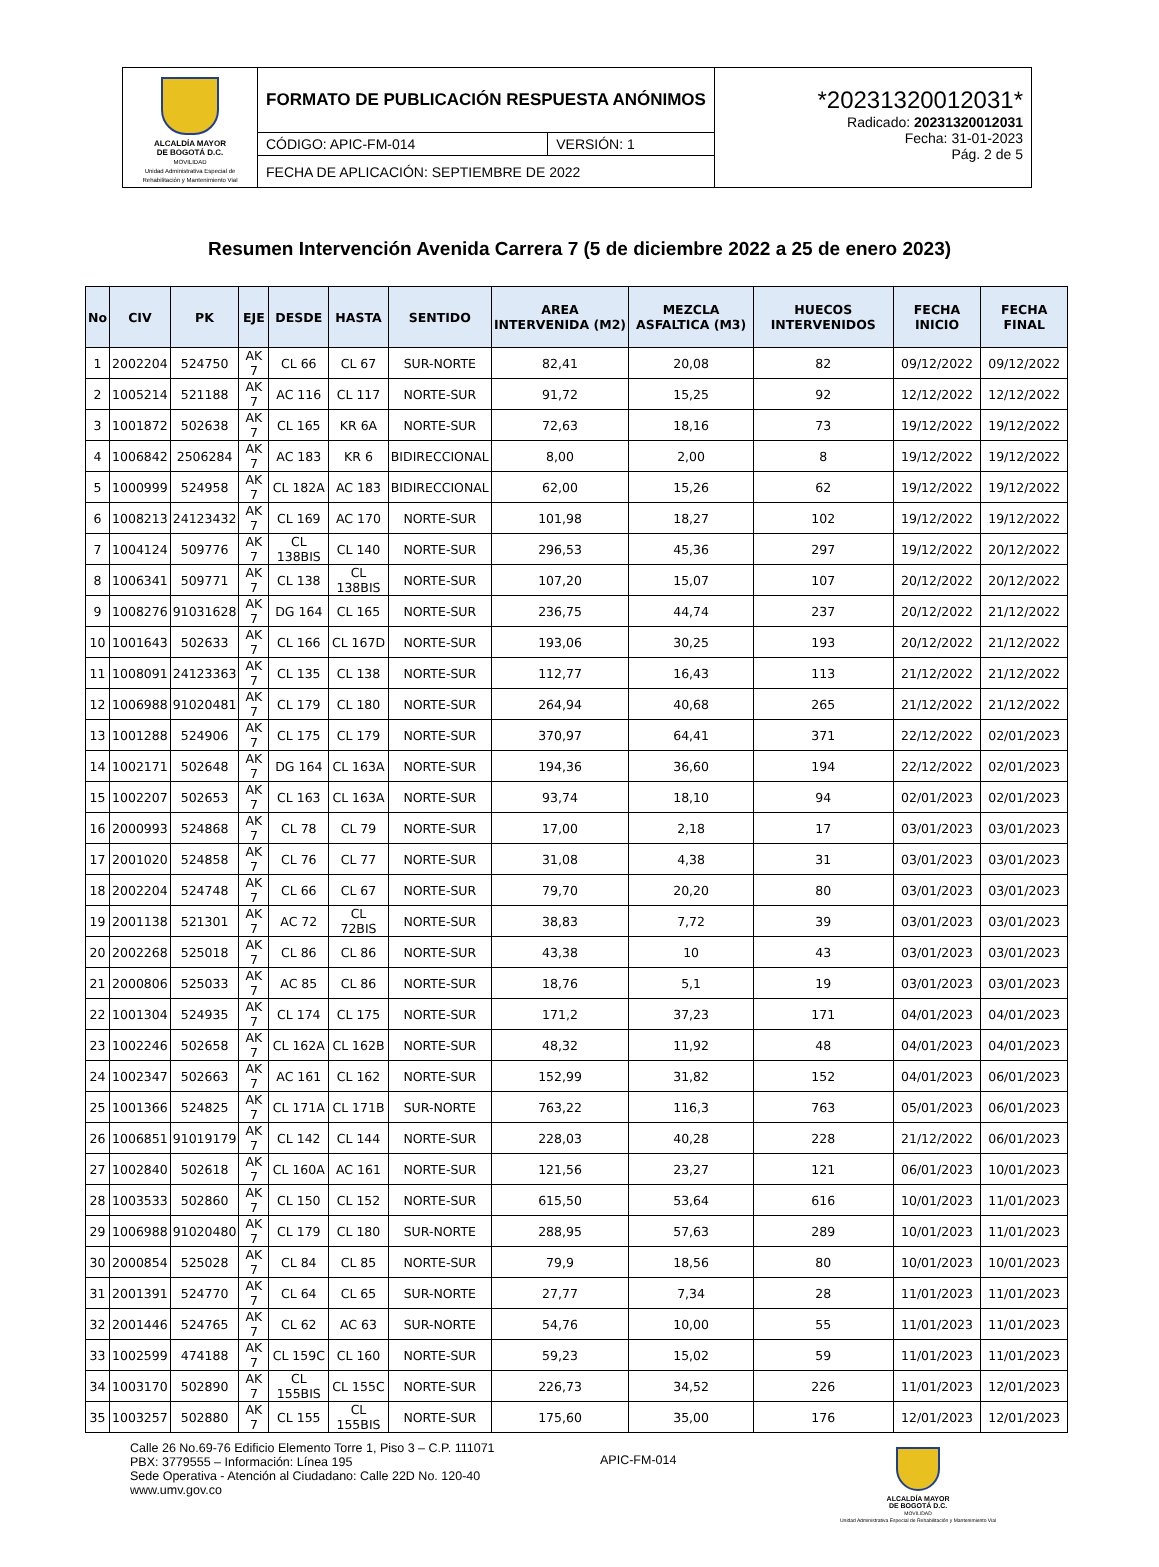| ALCALDÍA MAYOR DE BOGOTÁ D.C. MOVILIDAD Unidad Administrativa Especial de Rehabilitación y Mantenimiento Vial | FORMATO DE PUBLICACIÓN RESPUESTA ANÓNIMOS | | *20231320012031* Radicado: 20231320012031 Fecha: 31-01-2023 Pág. 2 de 5 |
| | CÓDIGO: APIC-FM-014 | VERSIÓN: 1 | |
| | FECHA DE APLICACIÓN: SEPTIEMBRE DE 2022 | | |
Resumen Intervención Avenida Carrera 7 (5 de diciembre 2022 a 25 de enero 2023)
| No | CIV | PK | EJE | DESDE | HASTA | SENTIDO | AREA INTERVENIDA (M2) | MEZCLA ASFALTICA (M3) | HUECOS INTERVENIDOS | FECHA INICIO | FECHA FINAL |
| --- | --- | --- | --- | --- | --- | --- | --- | --- | --- | --- | --- |
| 1 | 2002204 | 524750 | AK 7 | CL 66 | CL 67 | SUR-NORTE | 82,41 | 20,08 | 82 | 09/12/2022 | 09/12/2022 |
| 2 | 1005214 | 521188 | AK 7 | AC 116 | CL 117 | NORTE-SUR | 91,72 | 15,25 | 92 | 12/12/2022 | 12/12/2022 |
| 3 | 1001872 | 502638 | AK 7 | CL 165 | KR 6A | NORTE-SUR | 72,63 | 18,16 | 73 | 19/12/2022 | 19/12/2022 |
| 4 | 1006842 | 2506284 | AK 7 | AC 183 | KR 6 | BIDIRECCIONAL | 8,00 | 2,00 | 8 | 19/12/2022 | 19/12/2022 |
| 5 | 1000999 | 524958 | AK 7 | CL 182A | AC 183 | BIDIRECCIONAL | 62,00 | 15,26 | 62 | 19/12/2022 | 19/12/2022 |
| 6 | 1008213 | 24123432 | AK 7 | CL 169 | AC 170 | NORTE-SUR | 101,98 | 18,27 | 102 | 19/12/2022 | 19/12/2022 |
| 7 | 1004124 | 509776 | AK 7 | CL 138BIS | CL 140 | NORTE-SUR | 296,53 | 45,36 | 297 | 19/12/2022 | 20/12/2022 |
| 8 | 1006341 | 509771 | AK 7 | CL 138 | CL 138BIS | NORTE-SUR | 107,20 | 15,07 | 107 | 20/12/2022 | 20/12/2022 |
| 9 | 1008276 | 91031628 | AK 7 | DG 164 | CL 165 | NORTE-SUR | 236,75 | 44,74 | 237 | 20/12/2022 | 21/12/2022 |
| 10 | 1001643 | 502633 | AK 7 | CL 166 | CL 167D | NORTE-SUR | 193,06 | 30,25 | 193 | 20/12/2022 | 21/12/2022 |
| 11 | 1008091 | 24123363 | AK 7 | CL 135 | CL 138 | NORTE-SUR | 112,77 | 16,43 | 113 | 21/12/2022 | 21/12/2022 |
| 12 | 1006988 | 91020481 | AK 7 | CL 179 | CL 180 | NORTE-SUR | 264,94 | 40,68 | 265 | 21/12/2022 | 21/12/2022 |
| 13 | 1001288 | 524906 | AK 7 | CL 175 | CL 179 | NORTE-SUR | 370,97 | 64,41 | 371 | 22/12/2022 | 02/01/2023 |
| 14 | 1002171 | 502648 | AK 7 | DG 164 | CL 163A | NORTE-SUR | 194,36 | 36,60 | 194 | 22/12/2022 | 02/01/2023 |
| 15 | 1002207 | 502653 | AK 7 | CL 163 | CL 163A | NORTE-SUR | 93,74 | 18,10 | 94 | 02/01/2023 | 02/01/2023 |
| 16 | 2000993 | 524868 | AK 7 | CL 78 | CL 79 | NORTE-SUR | 17,00 | 2,18 | 17 | 03/01/2023 | 03/01/2023 |
| 17 | 2001020 | 524858 | AK 7 | CL 76 | CL 77 | NORTE-SUR | 31,08 | 4,38 | 31 | 03/01/2023 | 03/01/2023 |
| 18 | 2002204 | 524748 | AK 7 | CL 66 | CL 67 | NORTE-SUR | 79,70 | 20,20 | 80 | 03/01/2023 | 03/01/2023 |
| 19 | 2001138 | 521301 | AK 7 | AC 72 | CL 72BIS | NORTE-SUR | 38,83 | 7,72 | 39 | 03/01/2023 | 03/01/2023 |
| 20 | 2002268 | 525018 | AK 7 | CL 86 | CL 86 | NORTE-SUR | 43,38 | 10 | 43 | 03/01/2023 | 03/01/2023 |
| 21 | 2000806 | 525033 | AK 7 | AC 85 | CL 86 | NORTE-SUR | 18,76 | 5,1 | 19 | 03/01/2023 | 03/01/2023 |
| 22 | 1001304 | 524935 | AK 7 | CL 174 | CL 175 | NORTE-SUR | 171,2 | 37,23 | 171 | 04/01/2023 | 04/01/2023 |
| 23 | 1002246 | 502658 | AK 7 | CL 162A | CL 162B | NORTE-SUR | 48,32 | 11,92 | 48 | 04/01/2023 | 04/01/2023 |
| 24 | 1002347 | 502663 | AK 7 | AC 161 | CL 162 | NORTE-SUR | 152,99 | 31,82 | 152 | 04/01/2023 | 06/01/2023 |
| 25 | 1001366 | 524825 | AK 7 | CL 171A | CL 171B | SUR-NORTE | 763,22 | 116,3 | 763 | 05/01/2023 | 06/01/2023 |
| 26 | 1006851 | 91019179 | AK 7 | CL 142 | CL 144 | NORTE-SUR | 228,03 | 40,28 | 228 | 21/12/2022 | 06/01/2023 |
| 27 | 1002840 | 502618 | AK 7 | CL 160A | AC 161 | NORTE-SUR | 121,56 | 23,27 | 121 | 06/01/2023 | 10/01/2023 |
| 28 | 1003533 | 502860 | AK 7 | CL 150 | CL 152 | NORTE-SUR | 615,50 | 53,64 | 616 | 10/01/2023 | 11/01/2023 |
| 29 | 1006988 | 91020480 | AK 7 | CL 179 | CL 180 | SUR-NORTE | 288,95 | 57,63 | 289 | 10/01/2023 | 11/01/2023 |
| 30 | 2000854 | 525028 | AK 7 | CL 84 | CL 85 | NORTE-SUR | 79,9 | 18,56 | 80 | 10/01/2023 | 10/01/2023 |
| 31 | 2001391 | 524770 | AK 7 | CL 64 | CL 65 | SUR-NORTE | 27,77 | 7,34 | 28 | 11/01/2023 | 11/01/2023 |
| 32 | 2001446 | 524765 | AK 7 | CL 62 | AC 63 | SUR-NORTE | 54,76 | 10,00 | 55 | 11/01/2023 | 11/01/2023 |
| 33 | 1002599 | 474188 | AK 7 | CL 159C | CL 160 | NORTE-SUR | 59,23 | 15,02 | 59 | 11/01/2023 | 11/01/2023 |
| 34 | 1003170 | 502890 | AK 7 | CL 155BIS | CL 155C | NORTE-SUR | 226,73 | 34,52 | 226 | 11/01/2023 | 12/01/2023 |
| 35 | 1003257 | 502880 | AK 7 | CL 155 | CL 155BIS | NORTE-SUR | 175,60 | 35,00 | 176 | 12/01/2023 | 12/01/2023 |
Calle 26 No.69-76 Edificio Elemento Torre 1, Piso 3 – C.P. 111071
PBX: 3779555 – Información: Línea 195
Sede Operativa - Atención al Ciudadano: Calle 22D No. 120-40
www.umv.gov.co
APIC-FM-014
ALCALDÍA MAYOR
DE BOGOTÁ D.C.
MOVILIDAD
Unidad Administrativa Especial de Rehabilitación y Mantenimiento Vial